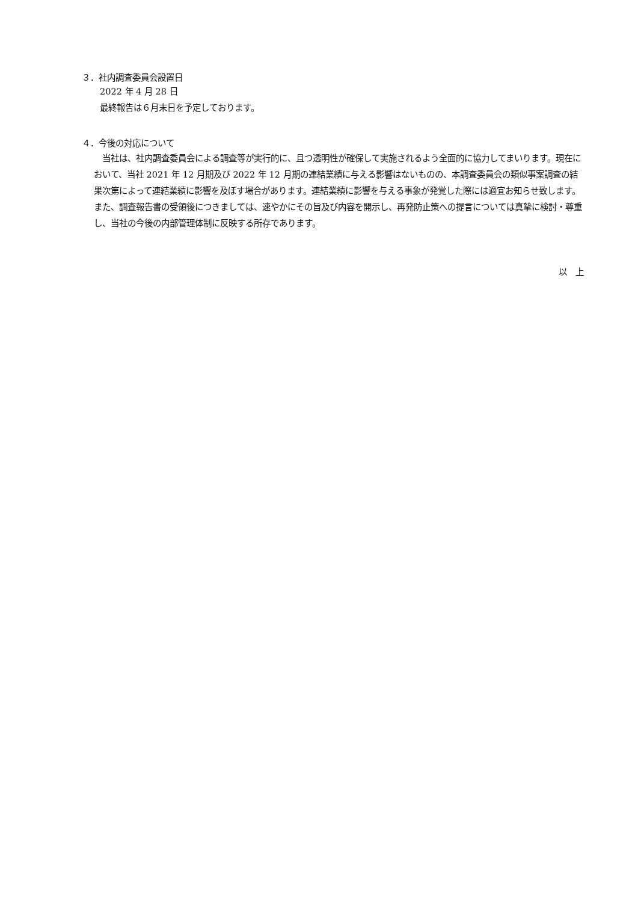３．社内調査委員会設置日
2022 年 4 月 28 日
最終報告は６月末日を予定しております。
４．今後の対応について
　当社は、社内調査委員会による調査等が実行的に、且つ透明性が確保して実施されるよう全面的に協力してまいります。現在において、当社 2021 年 12 月期及び 2022 年 12 月期の連結業績に与える影響はないものの、本調査委員会の類似事案調査の結果次第によって連結業績に影響を及ぼす場合があります。連結業績に影響を与える事象が発覚した際には適宜お知らせ致します。また、調査報告書の受領後につきましては、速やかにその旨及び内容を開示し、再発防止策への提言については真摯に検討・尊重し、当社の今後の内部管理体制に反映する所存であります。
以　上